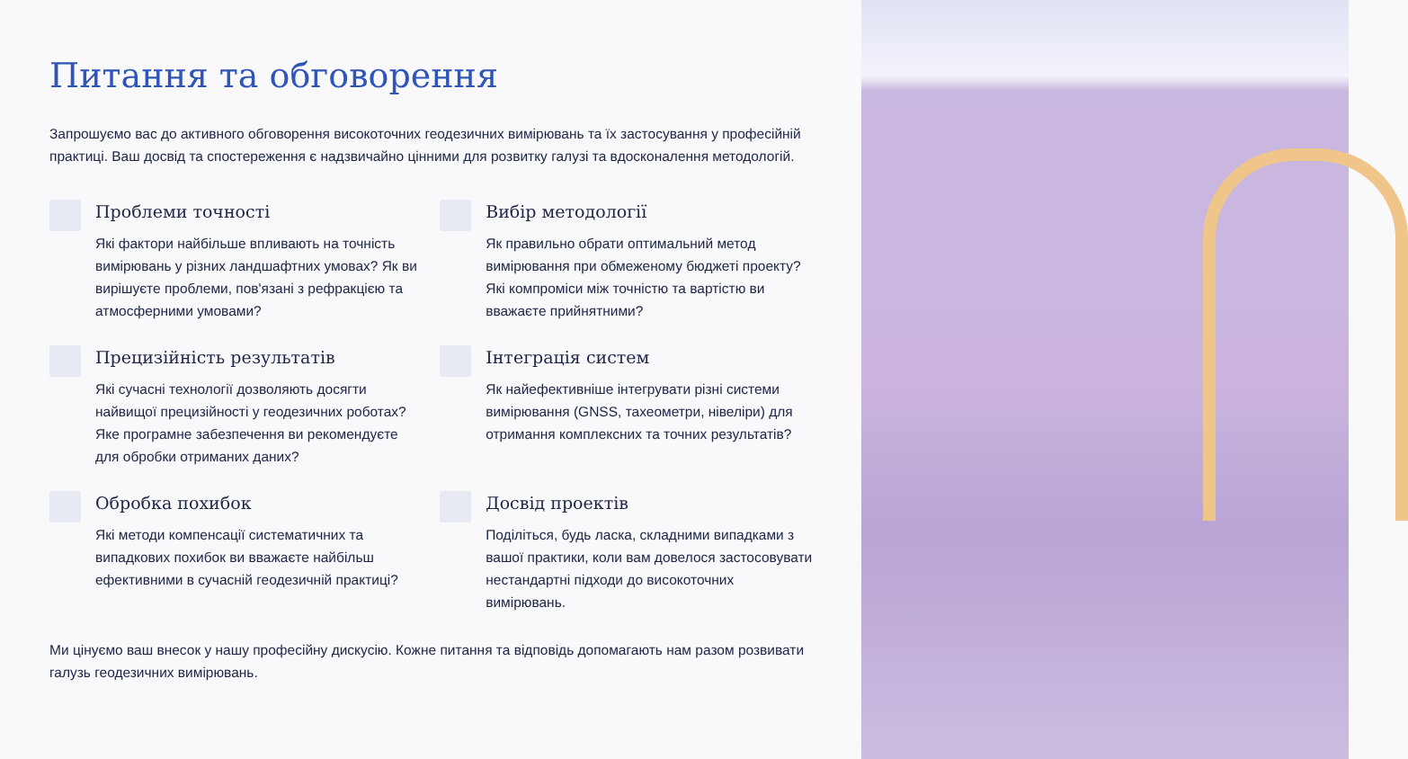Питання та обговорення
Запрошуємо вас до активного обговорення високоточних геодезичних вимірювань та їх застосування у професійній практиці. Ваш досвід та спостереження є надзвичайно цінними для розвитку галузі та вдосконалення методологій.
Проблеми точності
Які фактори найбільше впливають на точність вимірювань у різних ландшафтних умовах? Як ви вирішуєте проблеми, пов'язані з рефракцією та атмосферними умовами?
Вибір методології
Як правильно обрати оптимальний метод вимірювання при обмеженому бюджеті проекту? Які компроміси між точністю та вартістю ви вважаєте прийнятними?
Прецизійність результатів
Які сучасні технології дозволяють досягти найвищої прецизійності у геодезичних роботах? Яке програмне забезпечення ви рекомендуєте для обробки отриманих даних?
Інтеграція систем
Як найефективніше інтегрувати різні системи вимірювання (GNSS, тахеометри, нівеліри) для отримання комплексних та точних результатів?
Обробка похибок
Які методи компенсації систематичних та випадкових похибок ви вважаєте найбільш ефективними в сучасній геодезичній практиці?
Досвід проектів
Поділіться, будь ласка, складними випадками з вашої практики, коли вам довелося застосовувати нестандартні підходи до високоточних вимірювань.
Ми цінуємо ваш внесок у нашу професійну дискусію. Кожне питання та відповідь допомагають нам разом розвивати галузь геодезичних вимірювань.